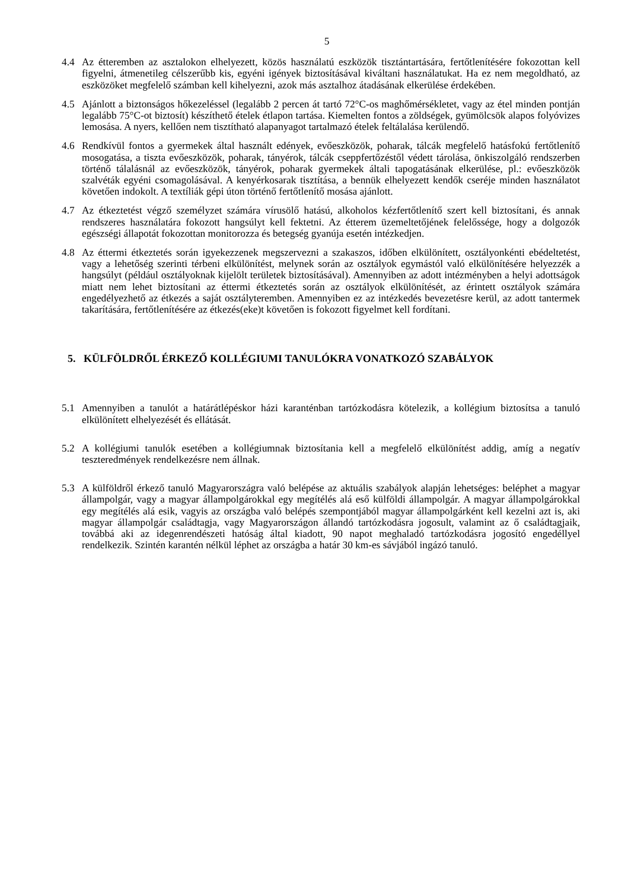5
4.4 Az étteremben az asztalokon elhelyezett, közös használatú eszközök tisztántartására, fertőtlenítésére fokozottan kell figyelni, átmenetileg célszerűbb kis, egyéni igények biztosításával kiváltani használatukat. Ha ez nem megoldható, az eszközöket megfelelő számban kell kihelyezni, azok más asztalhoz átadásának elkerülése érdekében.
4.5 Ajánlott a biztonságos hőkezeléssel (legalább 2 percen át tartó 72°C-os maghőmérsékletet, vagy az étel minden pontján legalább 75°C-ot biztosít) készíthető ételek étlapon tartása. Kiemelten fontos a zöldségek, gyümölcsök alapos folyóvizes lemosása. A nyers, kellően nem tisztítható alapanyagot tartalmazó ételek feltálalása kerülendő.
4.6 Rendkívül fontos a gyermekek által használt edények, evőeszközök, poharak, tálcák megfelelő hatásfokú fertőtlenítő mosogatása, a tiszta evőeszközök, poharak, tányérok, tálcák cseppfertőzéstől védett tárolása, önkiszolgáló rendszerben történő tálalásnál az evőeszközök, tányérok, poharak gyermekek általi tapogatásának elkerülése, pl.: evőeszközök szalvéták egyéni csomagolásával. A kenyérkosarak tisztítása, a bennük elhelyezett kendők cseréje minden használatot követően indokolt. A textíliák gépi úton történő fertőtlenítő mosása ajánlott.
4.7 Az étkeztetést végző személyzet számára vírusölő hatású, alkoholos kézfertőtlenítő szert kell biztosítani, és annak rendszeres használatára fokozott hangsúlyt kell fektetni. Az étterem üzemeltetőjének felelőssége, hogy a dolgozók egészségi állapotát fokozottan monitorozza és betegség gyanúja esetén intézkedjen.
4.8 Az éttermi étkeztetés során igyekezzenek megszervezni a szakaszos, időben elkülönített, osztályonkénti ebédeltetést, vagy a lehetőség szerinti térbeni elkülönítést, melynek során az osztályok egymástól való elkülönítésére helyezzék a hangsúlyt (például osztályoknak kijelölt területek biztosításával). Amennyiben az adott intézményben a helyi adottságok miatt nem lehet biztosítani az éttermi étkeztetés során az osztályok elkülönítését, az érintett osztályok számára engedélyezhető az étkezés a saját osztályteremben. Amennyiben ez az intézkedés bevezetésre kerül, az adott tantermek takarítására, fertőtlenítésére az étkezés(eke)t követően is fokozott figyelmet kell fordítani.
5. KÜLFÖLDRŐL ÉRKEZŐ KOLLÉGIUMI TANULÓKRA VONATKOZÓ SZABÁLYOK
5.1 Amennyiben a tanulót a határátlépéskor házi karanténban tartózkodásra kötelezik, a kollégium biztosítsa a tanuló elkülönített elhelyezését és ellátását.
5.2 A kollégiumi tanulók esetében a kollégiumnak biztosítania kell a megfelelő elkülönítést addig, amíg a negatív teszteredmények rendelkezésre nem állnak.
5.3 A külföldről érkező tanuló Magyarországra való belépése az aktuális szabályok alapján lehetséges: beléphet a magyar állampolgár, vagy a magyar állampolgárokkal egy megítélés alá eső külföldi állampolgár. A magyar állampolgárokkal egy megítélés alá esik, vagyis az országba való belépés szempontjából magyar állampolgárként kell kezelni azt is, aki magyar állampolgár családtagja, vagy Magyarországon állandó tartózkodásra jogosult, valamint az ő családtagjaik, továbbá aki az idegenrendészeti hatóság által kiadott, 90 napot meghaladó tartózkodásra jogosító engedéllyel rendelkezik. Szintén karantén nélkül léphet az országba a határ 30 km-es sávjából ingázó tanuló.